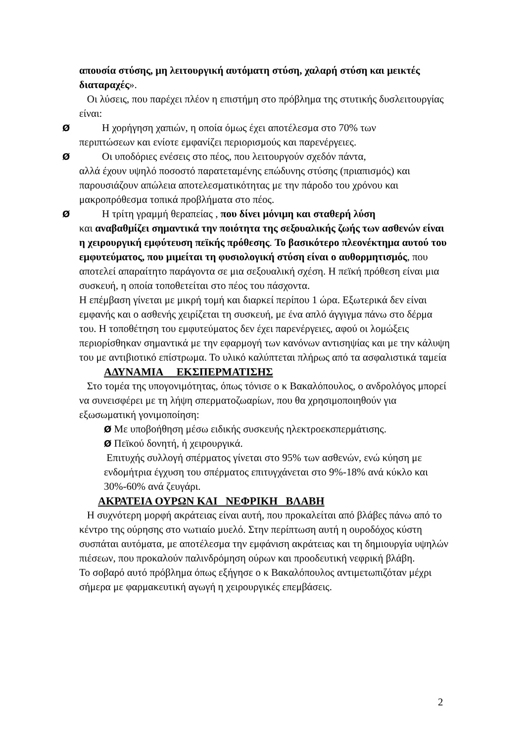απουσία στύσης, μη λειτουργική αυτόματη στύση, χαλαρή στύση και μεικτές διαταραχές».
Οι λύσεις, που παρέχει πλέον η επιστήμη στο πρόβλημα της στυτικής δυσλειτουργίας είναι:
Ø
Η χορήγηση χαπιών, η οποία όμως έχει αποτέλεσμα στο 70% των
περιπτώσεων και ενίοτε εμφανίζει περιορισμούς και παρενέργειες.
Ø
Οι υποδόριες ενέσεις στο πέος, που λειτουργούν σχεδόν πάντα,
αλλά έχουν υψηλό ποσοστό παρατεταμένης επώδυνης στύσης (πριαπισμός) και παρουσιάζουν απώλεια αποτελεσματικότητας με την πάροδο του χρόνου και μακροπρόθεσμα τοπικά προβλήματα στο πέος.
Ø
Η τρίτη γραμμή θεραπείας , που δίνει μόνιμη και σταθερή λύση
και αναβαθμίζει σημαντικά την ποιότητα της σεξουαλικής ζωής των ασθενών είναι η χειρουργική εμφύτευση πεϊκής πρόθεσης. Το βασικότερο πλεονέκτημα αυτού του εμφυτεύματος, που μιμείται τη φυσιολογική στύση είναι ο αυθορμητισμός, που αποτελεί απαραίτητο παράγοντα σε μια σεξουαλική σχέση. Η πεϊκή πρόθεση είναι μια συσκευή, η οποία τοποθετείται στο πέος του πάσχοντα.
Η επέμβαση γίνεται με μικρή τομή και διαρκεί περίπου 1 ώρα. Εξωτερικά δεν είναι εμφανής και ο ασθενής χειρίζεται τη συσκευή, με ένα απλό άγγιγμα πάνω στο δέρμα του. Η τοποθέτηση του εμφυτεύματος δεν έχει παρενέργειες, αφού οι λομώξεις περιορίσθηκαν σημαντικά με την εφαρμογή των κανόνων αντισηψίας και με την κάλυψη του με αντιβιοτικό επίστρωμα. Το υλικό καλύπτεται πλήρως από τα ασφαλιστικά ταμεία
ΑΔΥΝΑΜΙΑ ΕΚΣΠΕΡΜΑΤΙΣΗΣ
Στο τομέα της υπογονιμότητας, όπως τόνισε ο κ Βακαλόπουλος, ο ανδρολόγος μπορεί να συνεισφέρει με τη λήψη σπερματοζωαρίων, που θα χρησιμοποιηθούν για εξωσωματική γονιμοποίηση:
Ø Με υποβοήθηση μέσω ειδικής συσκευής ηλεκτροεκσπερμάτισης.
Ø Πεϊκού δονητή, ή χειρουργικά.
Επιτυχής συλλογή σπέρματος γίνεται στο 95% των ασθενών, ενώ κύηση με ενδομήτρια έγχυση του σπέρματος επιτυγχάνεται στο 9%-18% ανά κύκλο και 30%-60% ανά ζευγάρι.
ΑΚΡΑΤΕΙΑ ΟΥΡΩΝ ΚΑΙ ΝΕΦΡΙΚΗ ΒΛΑΒΗ
Η συχνότερη μορφή ακράτειας είναι αυτή, που προκαλείται από βλάβες πάνω από το κέντρο της ούρησης στο νωτιαίο μυελό. Στην περίπτωση αυτή η ουροδόχος κύστη συσπάται αυτόματα, με αποτέλεσμα την εμφάνιση ακράτειας και τη δημιουργία υψηλών πιέσεων, που προκαλούν παλινδρόμηση ούρων και προοδευτική νεφρική βλάβη.
Το σοβαρό αυτό πρόβλημα όπως εξήγησε ο κ Βακαλόπουλος αντιμετωπιζόταν μέχρι σήμερα με φαρμακευτική αγωγή η χειρουργικές επεμβάσεις.
2